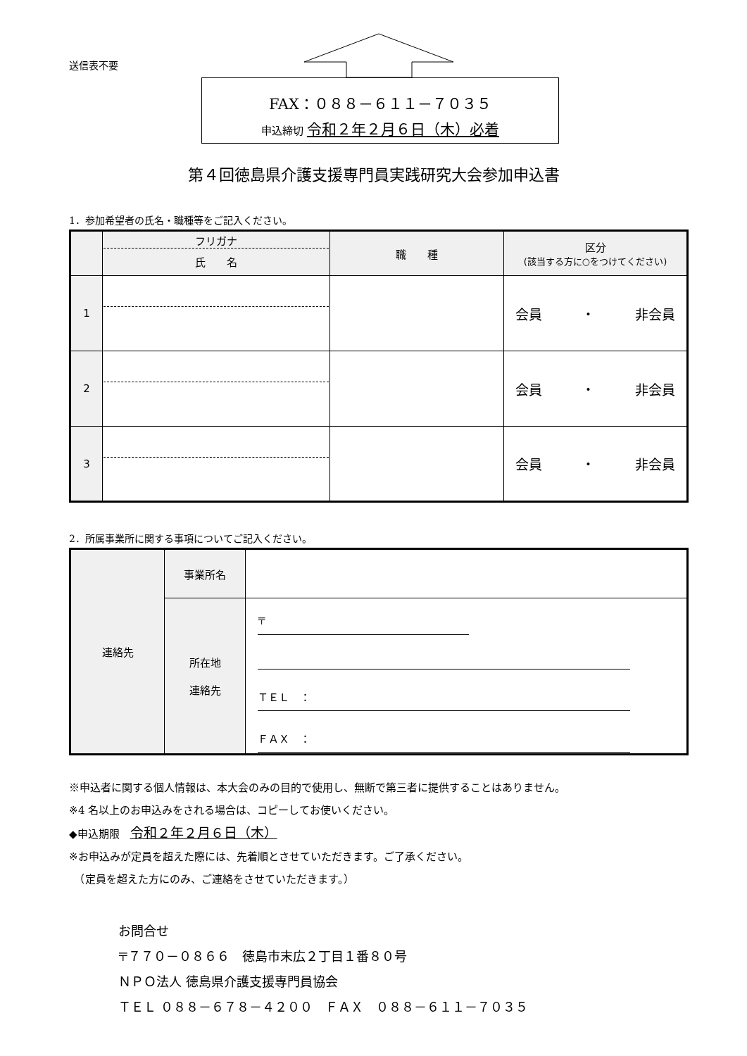送信表不要
FAX：０８８－６１１－７０３５
申込締切 令和２年２月６日（木）必着
第４回徳島県介護支援専門員実践研究大会参加申込書
1．参加希望者の氏名・職種等をご記入ください。
| | フリガナ 氏 名 | 職 種 | 区分 (該当する方に○をつけてください) |
| --- | --- | --- | --- |
| 1 | | | 会員 ・ 非会員 |
| 2 | | | 会員 ・ 非会員 |
| 3 | | | 会員 ・ 非会員 |
2．所属事業所に関する事項についてご記入ください。
| 連絡先 | 事業所名 | |
| | 所在地 連絡先 | 〒 ＴＥＬ ： ＦＡＸ ： |
※申込者に関する個人情報は、本大会のみの目的で使用し、無断で第三者に提供することはありません。
※4 名以上のお申込みをされる場合は、コピーしてお使いください。
◆申込期限　令和２年２月６日（木）
※お申込みが定員を超えた際には、先着順とさせていただきます。ご了承ください。
　（定員を超えた方にのみ、ご連絡をさせていただきます。）
お問合せ
〒７７０－０８６６　徳島市末広２丁目１番８０号
ＮＰＯ法人 徳島県介護支援専門員協会
ＴＥＬ ０８８－６７８－４２００　ＦＡＸ　０８８－６１１－７０３５